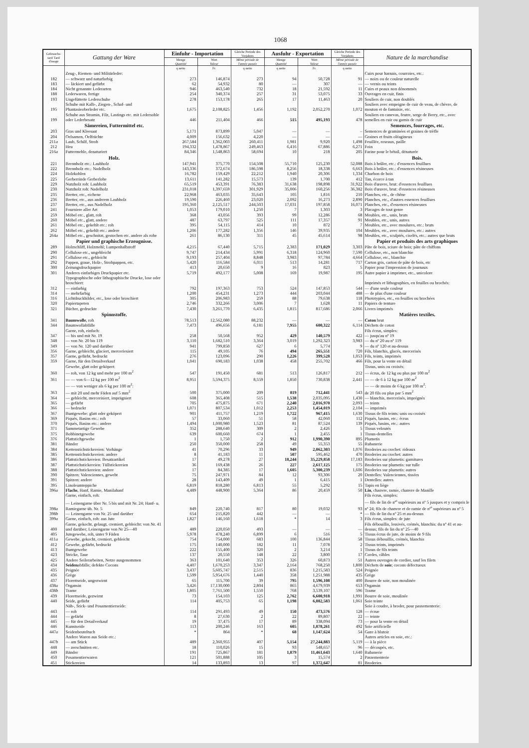1068
| Gebrauchs-tarif Tarif d'usage | Gattung der Ware | Einfuhr - Importation | | Gleiche Periode des Vorjahres | Ausfuhr - Exportation | | Gleiche Periode des Vorjahres | Nature de la marchandise |
| --- | --- | --- | --- | --- | --- | --- | --- | --- |
| | | Menge Quantité | Wert Valeur | Même période de l'année passée | Menge Quantité | Wert Valeur | Même période de l'année passée | |
| | | q netto | Fr. | q netto | q netto | Fr. | q netto | |
| | Zeug-, Riemen- und Militärleder: | | | | | | | Cuirs pour harnais, courroies, etc.: |
| 182 | — schwarz und naturfarbig | 273 | 146,874 | 273 | 94 | 50,728 | 91 | — noirs ou de couleur naturelle |
| 183 | — läckiert und gefärbt | 62 | 54,932 | 80 | — | 307 | — | — vernis ou teints |
| 184 | Nicht genannte Lederarten | 946 | 463,540 | 732 | 18 | 21,592 | 11 | Cuirs et peaux non dénommés |
| 188 | Lederwaren, fertige | 254 | 340,374 | 257 | 31 | 53,075 | 33 | Ouvrages en cuir, finis |
| 193 | Ungefütterte Lederschuhe | 278 | 153,178 | 265 | 17 | 11,463 | 20 | Souliers de cuir, non doublés |
| 195 | Schuhe mit Kalb-, Ziegen-, Schaf- und Phantasieoberleder etc. | 1,675 | 2,108,825 | 1,456 | 1,192 | 2,052,270 | 1,072 | Souliers avec empeigne de cuir de veau, de chèvre, de mouton et de fantaisie, etc. |
| 199 | Schuhe aus Stramin, Filz, Lastings etc. mit Ledersohle oder Lederbesatz | 446 | 211,404 | 466 | 515 | 495,193 | 478 | Souliers en canevas, feutre, serge de Berry, etc., avec semelles en cuir ou garnis de cuir |
| | Sämereien, Futtermittel etc. | | | | | | | Semences, fourrages, etc. |
| 203 | Gras und Kleesaat | 5,171 | 873,899 | 5,047 | — | — | – | Semences de graminées et graines de trèfle |
| 204 | Oelsamen, Oelfrüchte | 4,009 | 156,632 | 4,220 | — | — | — | Graines et fruits oléagineux |
| 211 a | Laub, Schilf, Stroh | 267,584 | 1,362,003 | 260,411 | 1,981 | 9,920 | 1,498 | Feuillée, roseaux, paille |
| 212 | Heu | 194,332 | 1,478,867 | 249,463 | 6,416 | 67,886 | 6,271 | Foin |
| 216 a | Futtermehle, denaturiert | 84,346 | 1,548,863 | 58,694 | 10 | 218 | 205 | Farine pour le bétail, dénaturée |
| | Holz. | | | | | | | Bois. |
| 221 | Brennholz etc.: Laubholz | 147,941 | 375,770 | 154,508 | 55,710 | 125,230 | 52,088 | Bois à brûler, etc.: d'essences feuillues |
| 222 | Brennholz etc.: Nadelholz | 143,336 | 372,674 | 186,598 | 8,256 | 18,338 | 6,663 | Bois à brûler, etc.: d'essences résineuses |
| 224 | Holzkohlen | 16,782 | 159,429 | 22,212 | 1,940 | 20,306 | 1,334 | Charbon de bois |
| 225 | Gerberrinde Gerberlohe | 13,611 | 141,282 | 15,573 | 139 | 1,700 | 412 | Tan, écorce à tan |
| 229 | Nutzholz roh: Laubholz | 65,519 | 453,391 | 76,383 | 31,638 | 198,898 | 31,922 | Bois d'œuvre, brut: d'essences feuillues |
| 230 | Nutzholz roh: Nadelholz | 231,018 | 1,397,659 | 301,929 | 35,006 | 160,256 | 36,382 | Bois d'œuvre, brut: d'essences résineuses |
| 235 | Bretter, etc., eichene | 22,968 | 463,035 | 35,643 | 105 | 1,816 | 210 | Planches, etc., de chêne |
| 236 | Bretter, etc., aus anderem Laubholz | 19,590 | 226,460 | 23,020 | 2,092 | 16,273 | 2,890 | Planches, etc., d'autres essences feuillues |
| 237 | Bretter, etc., aus Nadelholz | 195,360 | 2,125,517 | 244,503 | 17,031 | 197,858 | 16,071 | Planches, etc., d'essences résineuses |
| 241 | Fourniere aller Art | 1,053 | 179,010 | 1,250 | 7 | 1,303 | 3 | Placages de tout genre |
| 259 | Möbel etc., glatt, roh | 368 | 43,056 | 393 | 99 | 12,286 | 68 | Meubles, etc., unis, bruts |
| 260 | Möbel etc., glatt, andere | 487 | 63,797 | 525 | 111 | 17,357 | 91 | Meubles, etc., unis, autres |
| 261 | Möbel etc., gekehlt etc.: roh | 395 | 54,115 | 414 | 10 | 872 | 7 | Meubles, etc., avec moulures, etc.: bruts |
| 262 | Möbel etc., gekehlt etc.: andere | 1,206 | 177,282 | 1,356 | 146 | 39,935 | 104 | Meubles, etc., avec moulures, etc.: autres |
| 264 a | Möbel etc., geschnitzt, gestochen etc. andere als rohe | 261 | 86,130 | 311 | 45 | 45,614 | 98 | Meubles, etc., sculptés, ciselés, etc.: autres que bruts |
| | Papier und graphische Erzeugnisse. | | | | | | | Papier et produits des arts graphiques |
| 289 | Holzschliff, Holzmehl; Lumpenhalbstoff | 4,215 | 67,440 | 5,715 | 2,383 | 171,029 | 3,303 | Pâte de bois, sciure de bois; pâte de chiffons |
| 290 | Cellulose etc., ungebleicht | 9,747 | 214,434 | 5,991 | 6,318 | 124,960 | 7,590 | Cellulose, etc., non blanchie |
| 291 | Cellulose etc., gebleicht | 9,193 | 257,404 | 8,848 | 3,983 | 97,784 | 4,664 | Cellulose, etc., blanchie |
| 292 | Pappen, graue, Holz-, Strohpappen, etc. | 5,420 | 116,584 | 6,011 | 513 | 14,281 | 717 | Carton gris, carton de pâte de bois, etc |
| 300 | Zeitungsdruckpapier | 413 | 20,650 | 9 | 16 | 823 | 5 | Papier pour l'impression de journaux |
| 301 | Anderes einfarbiges Druckpapier etc. | 5,719 | 492,177 | 5,008 | 169 | 19,987 | 195 | Autre papier à imprimer, etc., unicolore |
| | Typographische oder lithographische Drucke, lose oder broschiert: | | | | | | | Imprimés et lithographies, en feuilles ou brochés: |
| 312 | — einfarbig | 792 | 197,363 | 753 | 524 | 147,853 | 544 | — d'une seule couleur |
| 314 | — mehrfarbig | 1,200 | 454,231 | 1,273 | 444 | 203,044 | 488 | — de plus d'une couleur |
| 316 | Lichtdruckbilder, etc., lose oder broschiert | 305 | 206,983 | 259 | 88 | 79,638 | 118 | Phototypies, etc., en feuilles ou brochées |
| 320 | Papiertapeten | 2,746 | 332,266 | 3,006 | 7 | 1,628 | 11 | Papiers de tenture |
| 321 | Bücher, gedruckte | 7,430 | 3,261,770 | 6,435 | 1,815 | 817,686 | 2,066 | Livres imprimés |
| | Spinnstoffe. | | | | | | | Matières textiles. |
| 341 | Baumwolle , roh | 78,513 | 12,562,080 | 88,232 | — | — | — | Coton brut |
| 344 | Baumwollabfälle | 7,473 | 496,656 | 6,181 | 7,955 | 600,322 | 6,114 | Déchets de coton |
| | Garne, roh, einfach: | | | | | | | Fils écrus, simples: |
| 347 | — bis und mit Nr. 19 | 258 | 50,568 | 952 | 429 | 140,579 | 422 | — jusqu'au nº 19 |
| 348 | — von Nr. 20 bis 119 | 3,110 | 1,682,510 | 3,364 | 3,019 | 1,292,323 | 3,983 | — du nº 20 au nº 119 |
| 349 | — von Nr. 120 und darüber | 941 | 799,850 | 627 | 6 | 5,774 | 9 | — du nº 120 et au-dessus |
| 356 | Garne, gebleicht, glaciert, merceriesiert | 115 | 49,105 | 76 | 494 | 265,551 | 720 | Fils, blanchis, glacés, mercerisés |
| 357 | Garne, gefärbt, bedruckt | 276 | 123,096 | 290 | 1,226 | 399,528 | 1,053 | Fils, teints, imprimés |
| 359 | Garne, für den Detailverkauf | 1,041 | 690,183 | 1,038 | 458 | 255,702 | 466 | Fils, pour la vente en détail |
| | Gewebe, glatt oder geköpert: | | | | | | | Tissus, unis ou croisés: |
| 360 | — roh, von 12 kg und mehr per 100 m<sup>2</sup> | 547 | 191,450 | 681 | 513 | 126,817 | 212 | — écrus, de 12 kg ou plus par 100 m<sup>2</sup> |
| 361 | — — von 6—12 kg per 100 m<sup>2</sup> | 8,951 | 5,594,375 | 8,559 | 1,850 | 730,838 | 2,441 | — — de 6 à 12 kg par 100 m<sup>2</sup> |
| | — — von weniger als 6 kg per 100 m<sup>2</sup>: | | | | | | | — — de moins de 6 kg par 100 m<sup>2</sup>: |
| 363 | — mit 20 und mehr Fäden auf 5 mm<sup>2</sup> | 500 | 375,000 | 209 | 819 | 712,441 | 543 | de 20 fils ou plus par 5 mm<sup>2</sup> |
| 364 | — gebleicht, mercerisiert, imprägniert | 608 | 365,408 | 515 | 1,538 | 2,035,095 | 1,430 | — blanchis, mercerisés, imprégnés |
| 365 | — gefärbt | 705 | 475,875 | 671 | 2,240 | 2,016,970 | 2,093 | — teints |
| 366 | — bedruckt | 1,071 | 807,534 | 1,012 | 2,253 | 1,454,019 | 2,104 | — imprimés |
| 367 | Buntgewebe: glatt oder geköpert | 901 | 411,757 | 1,219 | 1,722 | 967,415 | 1,630 | Tissus de fils teints: unis ou croisés |
| 369 | Piqués, Basins etc.: roh | 57 | 33,060 | 51 | 58 | 42,060 | 112 | Piqués, basins, etc.: écrus |
| 370 | Piqués, Basins etc.: andere | 1,494 | 1,000,980 | 1,523 | 81 | 87,524 | 139 | Piqués, basins, etc.: autres |
| 371 | Sammetartige Gewebe | 352 | 288,640 | 309 | 2 | 2,426 | 5 | Tissus veloutés |
| 375 | Bobbinetgewebe | 639 | 600,660 | 674 | 1 | 2,455 | 1 | Tissus-dentelles |
| 376 | Plattstichgewebe | 1 | 1,750 | 2 | 912 | 1,990,390 | 895 | Plumetis |
| 381 | Bänder | 250 | 350,000 | 258 | 49 | 55,353 | 55 | Rubanerie |
| 384 | Kettenstichstickereien: Vorhänge | 41 | 70,296 | 33 | 949 | 2,062,303 | 1,076 | Broderies au crochet: rideaux |
| 385 | Kettenstichstickereien: andere | 8 | 41,183 | 11 | 507 | 595,462 | 470 | Broderies au crochet: autres |
| 386 | Plattstichstickereien: Besatzartikel | 17 | 49,278 | 27 | 18,244 | 35,229,858 | 17,183 | Broderies sur plumetis: garnitures |
| 387 | Plattstichstickereien: Tüllstickereien | 36 | 169,438 | 26 | 227 | 2,617,125 | 175 | Broderies sur plumetis: sur tulle |
| 388 | Plattstichstickereien: andere | 17 | 84,385 | 17 | 1,605 | 5,300,239 | 1,606 | Broderies sur plumetis: autres |
| 390 | Spitzen: Valenciennes, gewebt | 75 | 247,971 | 84 | 12 | 93,306 | 20 | Dentelles: Valenciennes, tissées |
| 391 | Spitzen: andere | 28 | 143,409 | 49 | 1 | 6,415 | 1 | Dentelles: autres |
| 395 | Linoleumteppiche | 6,819 | 818,280 | 6,813 | 55 | 5,292 | 15 | Tapis en liège |
| 396 a | Flachs , Hanf, Ramie, Manilahanf | 4,489 | 448,900 | 5,364 | 86 | 20,459 | 50 | Lin , chanvre, ramie, chanvre de Manille |
| | Garne, einfach, roh: | | | | | | | Fils écrus, simples: |
| 398 a | — Leinengarne über Nr. 5 bis und mit Nr. 24; Hanf- u. Ramiegarne üb. Nr. 5 | 849 | 220,740 | 817 | 80 | 19,032 | 93 | — fils de lin de nº<sup>s</sup> supérieurs au nº 5 jusques et y compris le nº 24; fils de chanvre et de ramie de nº<sup>s</sup> supérieurs au nº 5 |
| 398 b | — Leinengarne von Nr. 25 und darüber | 654 | 215,820 | 442 | — | — | * | — fils de lin du nº 25 et au-dessus |
| 399 a | Garne, einfach, roh: aus Jute | 1,827 | 146,160 | 1,618 | * | 14 | 3 | Fils écrus, simples: de jute |
| 400 | Garne, gekocht, gelaugt, cremiert, gebleicht: von Nr. 41 und darüber; Leinengarne von Nr 25—40 | 489 | 220,050 | 493 | — | — | — | Fils débouillis, lessivés, crémés, blanchis: du nº 41 et au-dessus; fils de lin du nº 25—40 |
| 405 | Jutegewebe, roh, unter 9 Fäden | 5,978 | 478,240 | 6,899 | 6 | 516 | 5 | Tissus écrus de jute, de moins de 9 fils |
| 411 a | Gewebe, gekocht, cremiert, gebleicht | 754 | 754,000 | 683 | 100 | 136,844 | 58 | Tissus débouillis, crémés, blanchis |
| 412 | Gewebe, gefärbt, bedruckt | 175 | 140,000 | 182 | 11 | 7,078 | 2 | Tissus teints, imprimés |
| 413 | Buntgewebe | 222 | 155,400 | 320 | 2 | 3,214 | 1 | Tissus de fils teints |
| 423 | Stricke, Taue | 137 | 20,550 | 148 | 22 | 3,800 | 17 | Cordes, câbles |
| 425 | Andere Seilerarbeiten, Netze ausgenommen | 363 | 101,640 | 353 | 326 | 60,873 | 51 | Autres ouvrages de cordier, sauf les filets |
| 434 | Seiden abfälle; defekte Cocons | 4,407 | 1,670,253 | 3,347 | 2,164 | 768,250 | 1,800 | Déchets de soie ; cocons défectueux |
| 435 | Peignée | 3,437 | 5,605,747 | 2,515 | 836 | 1,215,583 | 524 | Peignée |
| 436 | Grège | 1,599 | 5,954,676 | 1,440 | 358 | 1,251,988 | 435 | Grège |
| 437 | Florettseide, ungezwirnt | 65 | 115,700 | 39 | 795 | 1,596,108 | 400 | Bourre de soie, non moulinée |
| 438 a | Organsin | 3,426 | 17,130,000 | 2,804 | 865 | 4,679,939 | 653 | Organsin |
| 438 b | Trame | 1,805 | 7,761,500 | 1,550 | 768 | 3,539,107 | 596 | Trame |
| 439 | Florettseide, gezwirnt | 73 | 154,103 | 125 | 2,762 | 6,600,918 | 1,991 | Bourre de soie, moulinée |
| 440 | Seide, gefärbt | 114 | 405,753 | 65 | 1,198 | 6,082,583 | 1,061 | Soie teinte |
| | Näh-, Stick- und Posamentierseide: | | | | | | | Soie à coudre, à broder, pour passementerie: |
| 443 | — roh | 114 | 291,493 | 49 | 150 | 473,576 | 128 | — écrue |
| 444 | — gefärbt | 8 | 27,630 | 2 | 22 | 89,807 | 22 | — teinte |
| 445 | — für den Detailverkauf | 19 | 37,475 | 17 | 89 | 338,094 | 73 | — pour la vente en détail |
| 446 | Kunstseide | 113 | 200,246 | 163 | 605 | 1,078,261 | 492 | Soie artificielle |
| 447 a | Seidenbeuteltuch | * | 864 | * | 68 | 1,147,624 | 54 | Gaze à blutoir |
| | Andere Waren aus Seide etc.: | | | | | | | Autres articles en soie, etc.: |
| 447 b | — am Stück | 489 | 2,360,955 | 407 | 5,154 | 27,244,883 | 5,119 | — à la pièce |
| 448 | — zerschnitten etc. | 18 | 110,026 | 15 | 93 | 548,657 | 96 | — découpés, etc. |
| 449 | Bänder | 191 | 725,867 | 181 | 1,879 | 11,461,643 | 1,640 | Rubanerie |
| 450 | Posamentierwaren | 121 | 501,888 | 105 | 3 | 15,574 | 2 | Passementerie |
| 451 | Stickereien | 14 | 133,893 | 13 | 97 | 1,372,647 | 81 | Broderies |